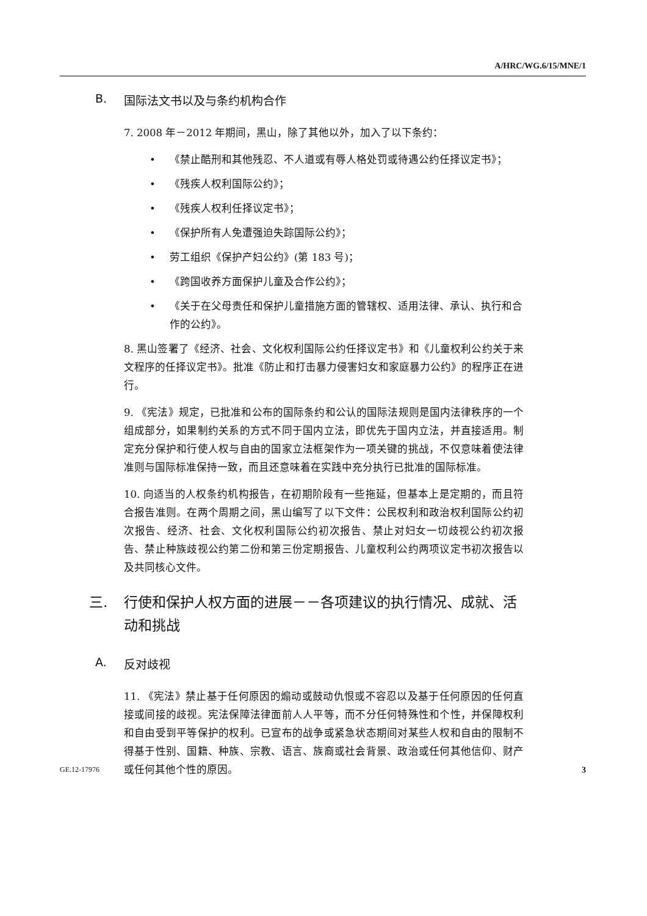A/HRC/WG.6/15/MNE/1
B. 国际法文书以及与条约机构合作
7. 2008 年－2012 年期间，黑山，除了其他以外，加入了以下条约：
• 《禁止酷刑和其他残忍、不人道或有辱人格处罚或待遇公约任择议定书》；
• 《残疾人权利国际公约》；
• 《残疾人权利任择议定书》；
• 《保护所有人免遭强迫失踪国际公约》；
• 劳工组织《保护产妇公约》(第 183 号)；
• 《跨国收养方面保护儿童及合作公约》；
• 《关于在父母责任和保护儿童措施方面的管辖权、适用法律、承认、执行和合作的公约》。
8. 黑山签署了《经济、社会、文化权利国际公约任择议定书》和《儿童权利公约关于来文程序的任择议定书》。批准《防止和打击暴力侵害妇女和家庭暴力公约》的程序正在进行。
9. 《宪法》规定，已批准和公布的国际条约和公认的国际法规则是国内法律秩序的一个组成部分，如果制约关系的方式不同于国内立法，即优先于国内立法，并直接适用。制定充分保护和行使人权与自由的国家立法框架作为一项关键的挑战，不仅意味着使法律准则与国际标准保持一致，而且还意味着在实践中充分执行已批准的国际标准。
10. 向适当的人权条约机构报告，在初期阶段有一些拖延，但基本上是定期的，而且符合报告准则。在两个周期之间，黑山编写了以下文件：公民权利和政治权利国际公约初次报告、经济、社会、文化权利国际公约初次报告、禁止对妇女一切歧视公约初次报告、禁止种族歧视公约第二份和第三份定期报告、儿童权利公约两项议定书初次报告以及共同核心文件。
三. 行使和保护人权方面的进展－－各项建议的执行情况、成就、活动和挑战
A. 反对歧视
11. 《宪法》禁止基于任何原因的煽动或鼓动仇恨或不容忍以及基于任何原因的任何直接或间接的歧视。宪法保障法律面前人人平等，而不分任何特殊性和个性，并保障权利和自由受到平等保护的权利。已宣布的战争或紧急状态期间对某些人权和自由的限制不得基于性别、国籍、种族、宗教、语言、族裔或社会背景、政治或任何其他信仰、财产或任何其他个性的原因。
GE.12-17976 3